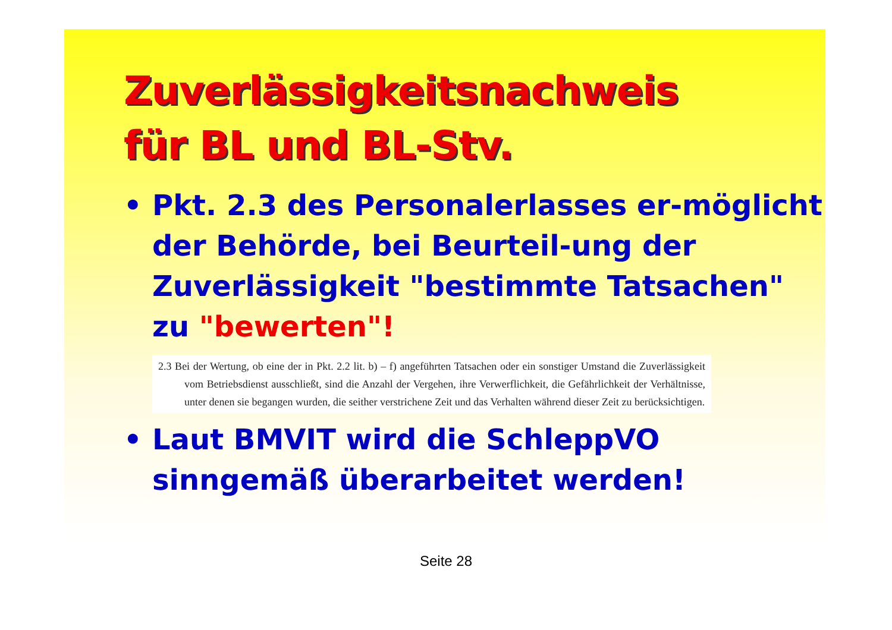Zuverlässigkeitsnachweis
für BL und BL-Stv.
• Pkt. 2.3 des Personalerlasses er-möglicht der Behörde, bei Beurteil-ung der Zuverlässigkeit "bestimmte Tatsachen" zu "bewerten"!
2.3 Bei der Wertung, ob eine der in Pkt. 2.2 lit. b) – f) angeführten Tatsachen oder ein sonstiger Umstand die Zuverlässigkeit vom Betriebsdienst ausschließt, sind die Anzahl der Vergehen, ihre Verwerflichkeit, die Gefährlichkeit der Verhältnisse, unter denen sie begangen wurden, die seither verstrichene Zeit und das Verhalten während dieser Zeit zu berücksichtigen.
• Laut BMVIT wird die SchleppVO sinngemäß überarbeitet werden!
Seite 28